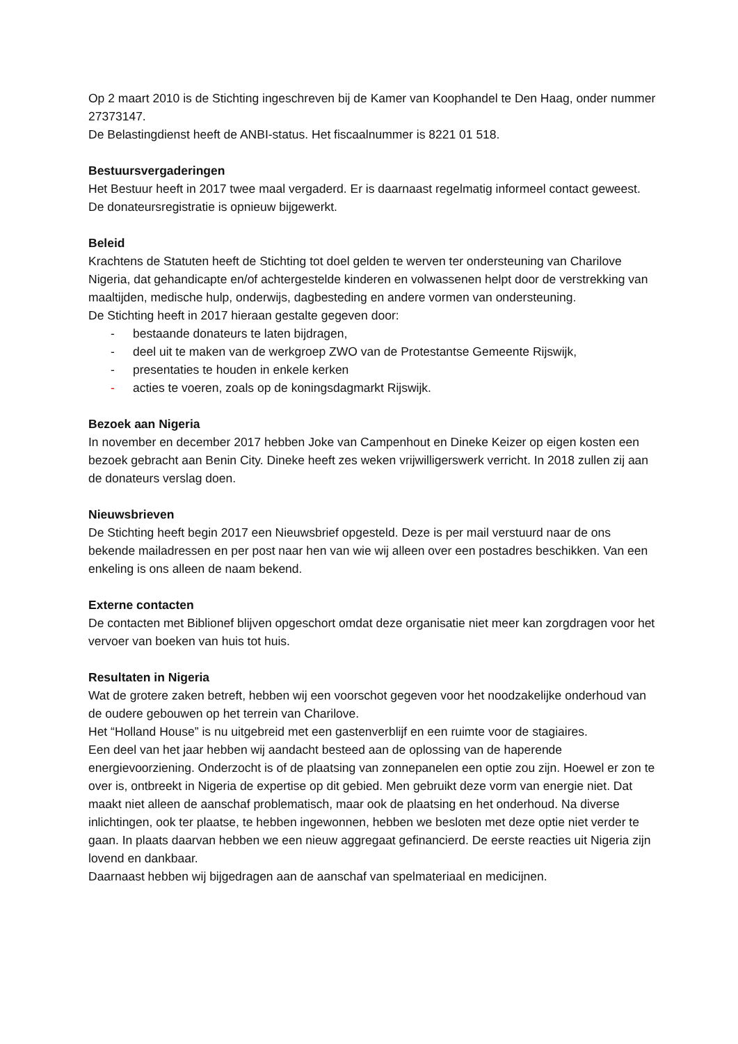Op 2 maart 2010 is de Stichting ingeschreven bij de Kamer van Koophandel te Den Haag, onder nummer 27373147.
De Belastingdienst heeft de ANBI-status. Het fiscaalnummer is 8221 01 518.
Bestuursvergaderingen
Het Bestuur heeft in 2017 twee maal vergaderd. Er is daarnaast regelmatig informeel contact geweest. De donateursregistratie is opnieuw bijgewerkt.
Beleid
Krachtens de Statuten heeft de Stichting tot doel gelden te werven ter ondersteuning van Charilove Nigeria, dat gehandicapte en/of achtergestelde kinderen en volwassenen helpt door de verstrekking van maaltijden, medische hulp, onderwijs, dagbesteding en andere vormen van ondersteuning.
De Stichting heeft in 2017 hieraan gestalte gegeven door:
- bestaande donateurs te laten bijdragen,
- deel uit te maken van de werkgroep ZWO van de Protestantse Gemeente Rijswijk,
- presentaties te houden in enkele kerken
- acties te voeren, zoals op de koningsdagmarkt Rijswijk.
Bezoek aan Nigeria
In november en december 2017 hebben Joke van Campenhout en Dineke Keizer op eigen kosten een bezoek gebracht aan Benin City. Dineke heeft zes weken vrijwilligerswerk verricht. In 2018 zullen zij aan de donateurs verslag doen.
Nieuwsbrieven
De Stichting heeft begin 2017 een Nieuwsbrief opgesteld. Deze is per mail verstuurd naar de ons bekende mailadressen en per post naar hen van wie wij alleen over een postadres beschikken. Van een enkeling is ons alleen de naam bekend.
Externe contacten
De contacten met Biblionef blijven opgeschort omdat deze organisatie niet meer kan zorgdragen voor het vervoer van boeken van huis tot huis.
Resultaten in Nigeria
Wat de grotere zaken betreft, hebben wij een voorschot gegeven voor het noodzakelijke onderhoud van de oudere gebouwen op het terrein van Charilove.
Het “Holland House” is nu uitgebreid met een gastenverblijf en een ruimte voor de stagiaires.
Een deel van het jaar hebben wij aandacht besteed aan de oplossing van de haperende energievoorziening. Onderzocht is of de plaatsing van zonnepanelen een optie zou zijn. Hoewel er zon te over is, ontbreekt in Nigeria de expertise op dit gebied. Men gebruikt deze vorm van energie niet. Dat maakt niet alleen de aanschaf problematisch, maar ook de plaatsing en het onderhoud. Na diverse inlichtingen, ook ter plaatse, te hebben ingewonnen, hebben we besloten met deze optie niet verder te gaan. In plaats daarvan hebben we een nieuw aggregaat gefinancierd. De eerste reacties uit Nigeria zijn lovend en dankbaar.
Daarnaast hebben wij bijgedragen aan de aanschaf van spelmateriaal en medicijnen.